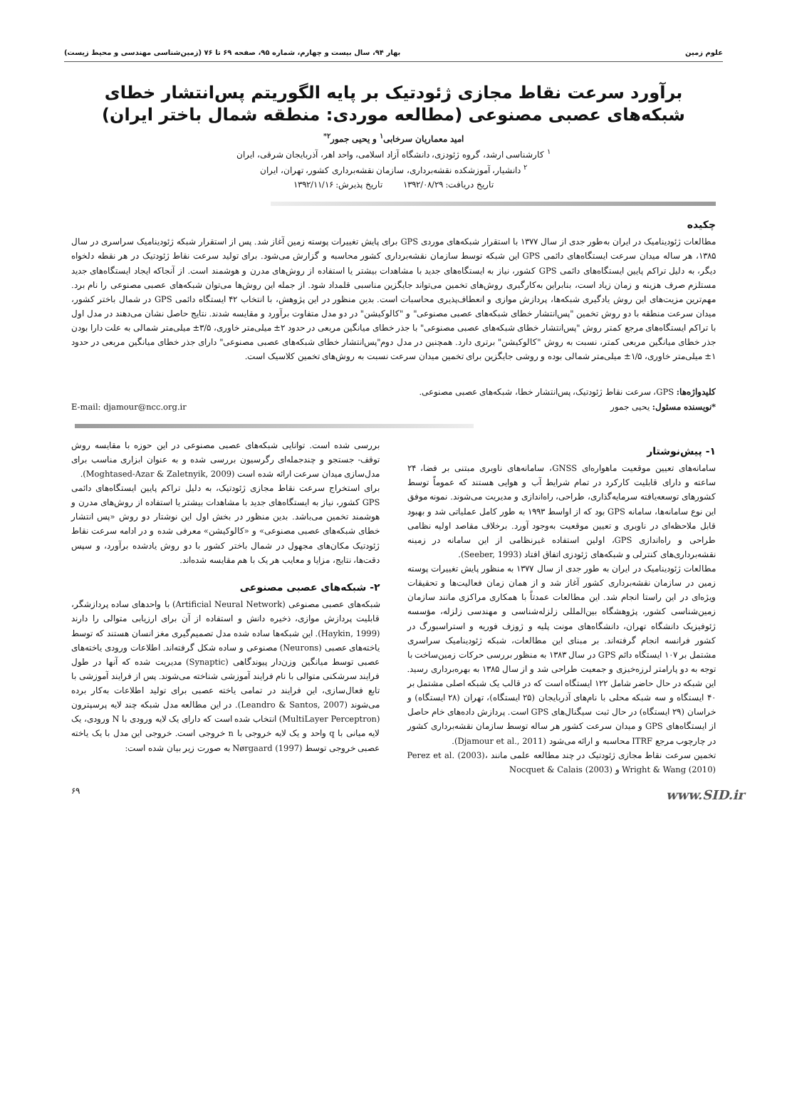علوم زمین بهار ۹۴، سال بیست و چهارم، شماره ۹۵، صفحه ۶۹ تا ۷۶ (زمین‌شناسی مهندسی و محیط زیست)
برآورد سرعت نقاط مجازی ژئودتیک بر پایه الگوریتم پس‌انتشار خطای شبکه‌های عصبی مصنوعی (مطالعه موردی: منطقه شمال باختر ایران)
امید معماریان سرخابی<sup>۱</sup> و یحیی جمور<sup>۲*</sup>
<sup>۱</sup> کارشناسی ارشد، گروه ژئودزی، دانشگاه آزاد اسلامی، واحد اهر، آذربایجان شرقی، ایران
<sup>۲</sup> دانشیار، آموزشکده نقشه‌برداری، سازمان نقشه‌برداری کشور، تهران، ایران
تاریخ دریافت: ۱۳۹۲/۰۸/۲۹ تاریخ پذیرش: ۱۳۹۲/۱۱/۱۶
چکیده
مطالعات ژئودینامیک در ایران به‌طور جدی از سال ۱۳۷۷ با استقرار شبکه‌های موردی GPS برای پایش تغییرات پوسته زمین آغاز شد. پس از استقرار شبکه ژئودینامیک سراسری در سال ۱۳۸۵، هر ساله میدان سرعت ایستگاه‌های دائمی GPS این شبکه توسط سازمان نقشه‌برداری کشور محاسبه و گزارش می‌شود. برای تولید سرعت نقاط ژئودتیک در هر نقطه دلخواه دیگر، به دلیل تراکم پایین ایستگاه‌های دائمی GPS کشور، نیاز به ایستگاه‌های جدید با مشاهدات بیشتر یا استفاده از روش‌های مدرن و هوشمند است. از آنجاکه ایجاد ایستگاه‌های جدید مستلزم صرف هزینه و زمان زیاد است، بنابراین به‌کارگیری روش‌های تخمین می‌تواند جایگزین مناسبی قلمداد شود. از جمله این روش‌ها می‌توان شبکه‌های عصبی مصنوعی را نام برد. مهم‌ترین مزیت‌های این روش یادگیری شبکه‌ها، پردازش موازی و انعطاف‌پذیری محاسبات است. بدین منظور در این پژوهش، با انتخاب ۴۲ ایستگاه دائمی GPS در شمال باختر کشور، میدان سرعت منطقه با دو روش تخمین "پس‌انتشار خطای شبکه‌های عصبی مصنوعی" و "کالوکیشن" در دو مدل متفاوت برآورد و مقایسه شدند. نتایج حاصل نشان می‌دهند در مدل اول با تراکم ایستگاه‌های مرجع کمتر روش "پس‌انتشار خطای شبکه‌های عصبی مصنوعی" با جذر خطای میانگین مربعی در حدود ۲± میلی‌متر خاوری، ۳/۵± میلی‌متر شمالی به علت دارا بودن جذر خطای میانگین مربعی کمتر، نسبت به روش "کالوکیشن" برتری دارد. همچنین در مدل دوم"پس‌انتشار خطای شبکه‌های عصبی مصنوعی" دارای جذر خطای میانگین مربعی در حدود ۱± میلی‌متر خاوری، ۱/۵± میلی‌متر شمالی بوده و روشی جایگزین برای تخمین میدان سرعت نسبت به روش‌های تخمین کلاسیک است.
کلیدواژه‌ها: GPS، سرعت نقاط ژئودتیک، پس‌انتشار خطا، شبکه‌های عصبی مصنوعی.
*نویسنده مسئول: یحیی جمور E-mail: djamour@ncc.org.ir
۱- پیش‌نوشتار
سامانه‌های تعیین موقعیت ماهواره‌ای GNSS، سامانه‌های ناوبری مبتنی بر فضا، ۲۴ ساعته و دارای قابلیت کارکرد در تمام شرایط آب و هوایی هستند که عموماً توسط کشورهای توسعه‌یافته سرمایه‌گذاری، طراحی، راه‌اندازی و مدیریت می‌شوند. نمونه موفق این نوع سامانه‌ها، سامانه GPS بود که از اواسط ۱۹۹۳ به طور کامل عملیاتی شد و بهبود قابل ملاحظه‌ای در ناوبری و تعیین موقعیت به‌وجود آورد. برخلاف مقاصد اولیه نظامی طراحی و راه‌اندازی GPS، اولین استفاده غیرنظامی از این سامانه در زمینه نقشه‌برداری‌های کنترلی و شبکه‌های ژئودزی اتفاق افتاد (Seeber, 1993).
مطالعات ژئودینامیک در ایران به طور جدی از سال ۱۳۷۷ به منظور پایش تغییرات پوسته زمین در سازمان نقشه‌برداری کشور آغاز شد و از همان زمان فعالیت‌ها و تحقیقات ویژه‌ای در این راستا انجام شد. این مطالعات عمدتاً با همکاری مراکزی مانند سازمان زمین‌شناسی کشور، پژوهشگاه بین‌المللی زلزله‌شناسی و مهندسی زلزله، مؤسسه ژئوفیزیک دانشگاه تهران، دانشگاه‌های مونت پلیه و ژوزف فوریه و استراسبورگ در کشور فرانسه انجام گرفته‌اند. بر مبنای این مطالعات، شبکه ژئودینامیک سراسری مشتمل بر ۱۰۷ ایستگاه دائم GPS در سال ۱۳۸۳ به منظور بررسی حرکات زمین‌ساخت با توجه به دو پارامتر لرزه‌خیزی و جمعیت طراحی شد و از سال ۱۳۸۵ به بهره‌برداری رسید. این شبکه در حال حاضر شامل ۱۲۲ ایستگاه است که در قالب یک شبکه اصلی مشتمل بر ۴۰ ایستگاه و سه شبکه محلی با نام‌های آذربایجان (۲۵ ایستگاه)، تهران (۲۸ ایستگاه) و خراسان (۲۹ ایستگاه) در حال ثبت سیگنال‌های GPS است. پردازش داده‌های خام حاصل از ایستگاه‌های GPS و میدان سرعت کشور هر ساله توسط سازمان نقشه‌برداری کشور در چارچوب مرجع ITRF محاسبه و ارائه می‌شود (Djamour et al., 2011).
تخمین سرعت نقاط مجازی ژئودتیک در چند مطالعه علمی مانند Perez et al. (2003)، Wright & Wang (2010) و Nocquet & Calais (2003)
بررسی شده است. توانایی شبکه‌های عصبی مصنوعی در این حوزه با مقایسه روش توقف- جستجو و چندجمله‌ای رگرسیون بررسی شده و به عنوان ابزاری مناسب برای مدل‌سازی میدان سرعت ارائه شده است (Moghtased-Azar & Zaletnyik, 2009).
برای استخراج سرعت نقاط مجازی ژئودتیک، به دلیل تراکم پایین ایستگاه‌های دائمی GPS کشور، نیاز به ایستگاه‌های جدید با مشاهدات بیشتر یا استفاده از روش‌های مدرن و هوشمند تخمین می‌باشد. بدین منظور در بخش اول این نوشتار دو روش «پس انتشار خطای شبکه‌های عصبی مصنوعی» و «کالوکیشن» معرفی شده و در ادامه سرعت نقاط ژئودتیک مکان‌های مجهول در شمال باختر کشور با دو روش یادشده برآورد، و سپس دقت‌ها، نتایج، مزایا و معایب هر یک با هم مقایسه شده‌اند.
۲- شبکه‌های عصبی مصنوعی
شبکه‌های عصبی مصنوعی (Artificial Neural Network) با واحدهای ساده پردازشگر، قابلیت پردازش موازی، ذخیره دانش و استفاده از آن برای ارزیابی متوالی را دارند (Haykin, 1999). این شبکه‌ها ساده شده مدل تصمیم‌گیری مغز انسان هستند که توسط یاخته‌های عصبی (Neurons) مصنوعی و ساده شکل گرفته‌اند. اطلاعات ورودی یاخته‌های عصبی توسط میانگین وزن‌دار پیوندگاهی (Synaptic) مدیریت شده که آنها در طول فرایند سرشکنی متوالی با نام فرایند آموزشی شناخته می‌شوند. پس از فرایند آموزشی با تابع فعال‌سازی، این فرایند در تمامی یاخته عصبی برای تولید اطلاعات به‌کار برده می‌شوند (Leandro & Santos, 2007). در این مطالعه مدل شبکه چند لایه پرسپترون (MultiLayer Perceptron) انتخاب شده است که دارای یک لایه ورودی با N ورودی، یک لایه میانی با q واحد و یک لایه خروجی با n خروجی است. خروجی این مدل با یک یاخته عصبی خروجی توسط Nørgaard (1997) به صورت زیر بیان شده است:
www.SID.ir ۶۹